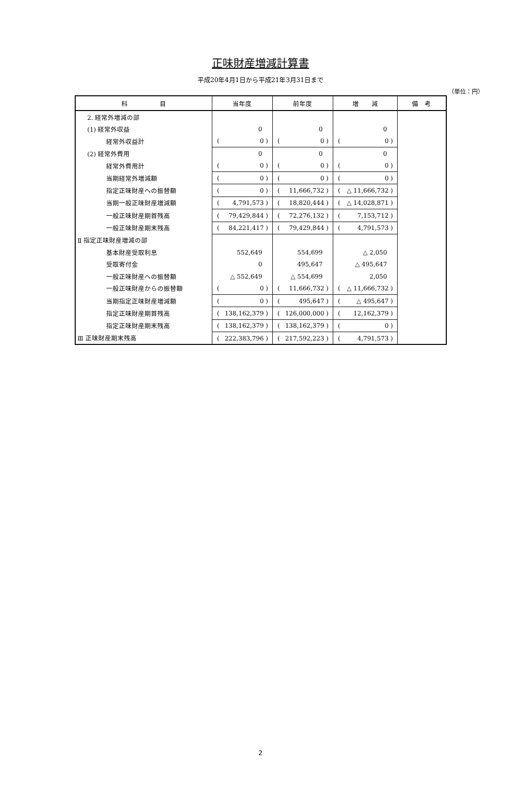正味財産増減計算書
平成20年4月1日から平成21年3月31日まで
（単位：円）
| 科 目 | 当年度 | 前年度 | 増 減 | 備 考 |
| --- | --- | --- | --- | --- |
| 2. 経常外増減の部 | | | | |
| (1) 経常外収益 | 0 | 0 | 0 | |
| 経常外収益計 | ( 0 ) | ( 0 ) | ( 0 ) | |
| (2) 経常外費用 | 0 | 0 | 0 | |
| 経常外費用計 | ( 0 ) | ( 0 ) | ( 0 ) | |
| 当期経常外増減額 | ( 0 ) | ( 0 ) | ( 0 ) | |
| 指定正味財産への振替額 | ( 0 ) | ( 11,666,732 ) | ( △ 11,666,732 ) | |
| 当期一般正味財産増減額 | ( 4,791,573 ) | ( 18,820,444 ) | ( △ 14,028,871 ) | |
| 一般正味財産期首残高 | ( 79,429,844 ) | ( 72,276,132 ) | ( 7,153,712 ) | |
| 一般正味財産期末残高 | ( 84,221,417 ) | ( 79,429,844 ) | ( 4,791,573 ) | |
| Ⅱ 指定正味財産増減の部 | | | | |
| 基本財産受取利息 | 552,649 | 554,699 | △ 2,050 | |
| 受取寄付金 | 0 | 495,647 | △ 495,647 | |
| 一般正味財産への振替額 | △ 552,649 | △ 554,699 | 2,050 | |
| 一般正味財産からの振替額 | ( 0 ) | ( 11,666,732 ) | ( △ 11,666,732 ) | |
| 当期指定正味財産増減額 | ( 0 ) | ( 495,647 ) | ( △ 495,647 ) | |
| 指定正味財産期首残高 | ( 138,162,379 ) | ( 126,000,000 ) | ( 12,162,379 ) | |
| 指定正味財産期末残高 | ( 138,162,379 ) | ( 138,162,379 ) | ( 0 ) | |
| Ⅲ 正味財産期末残高 | ( 222,383,796 ) | ( 217,592,223 ) | ( 4,791,573 ) | |
2